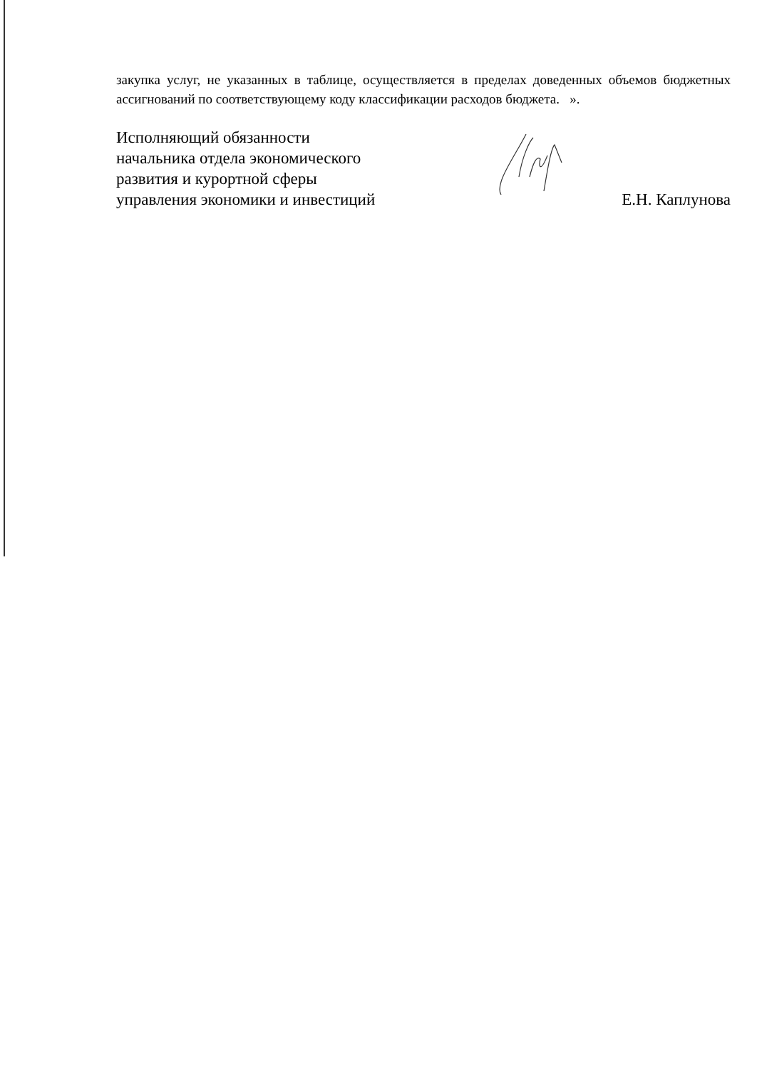закупка услуг, не указанных в таблице, осуществляется в пределах доведенных объемов бюджетных ассигнований по соответствующему коду классификации расходов бюджета. ».
Исполняющий обязанности
начальника отдела экономического
развития и курортной сферы
управления экономики и инвестиций
Е.Н. Каплунова